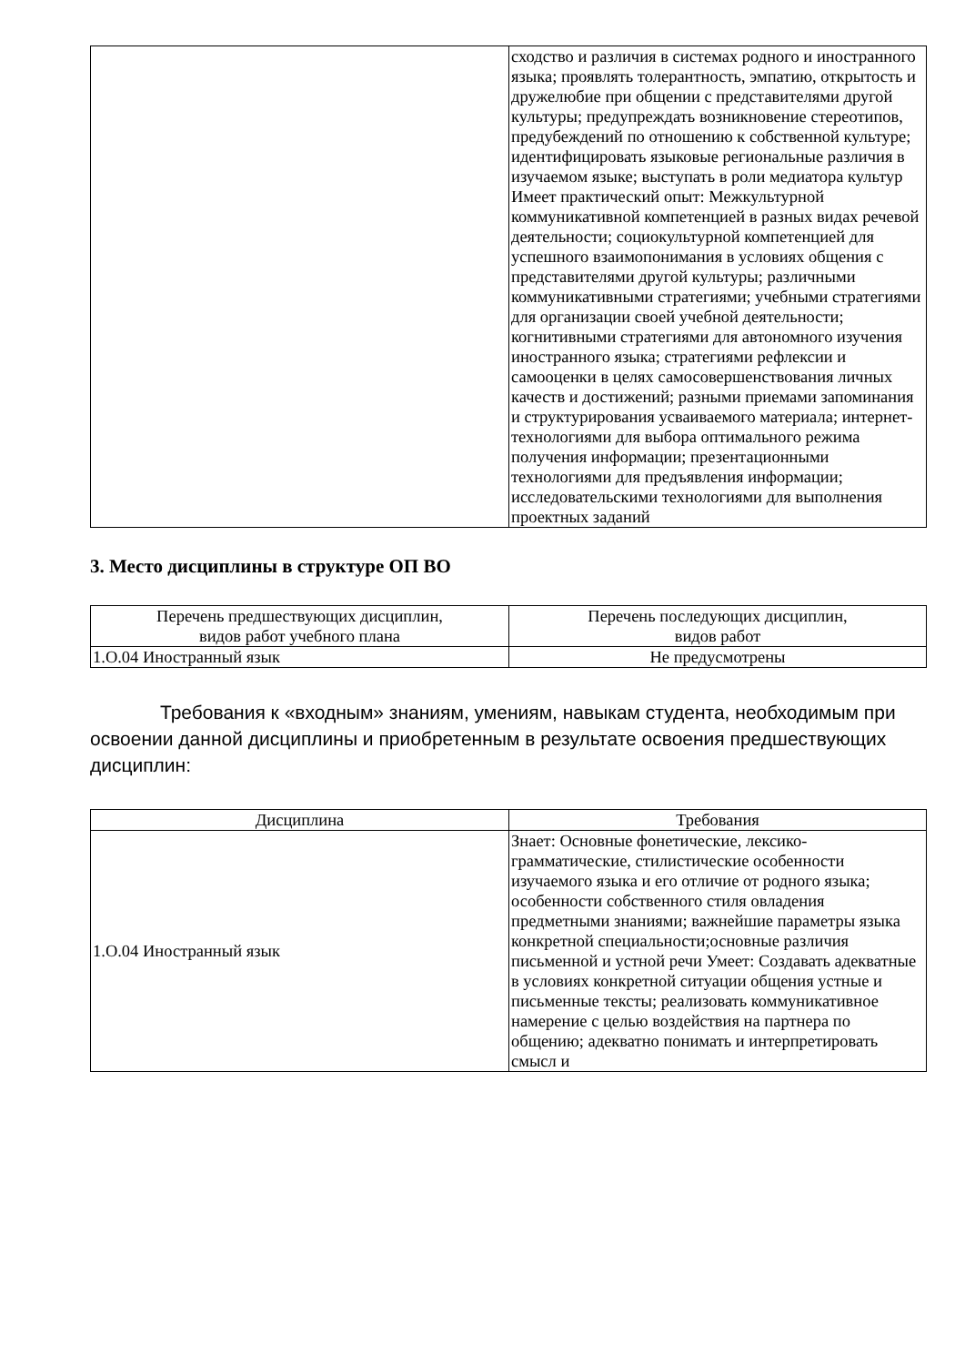| | сходство и различия в системах родного и иностранного языка; проявлять толерантность, эмпатию, открытость и дружелюбие при общении с представителями другой культуры; предупреждать возникновение стереотипов, предубеждений по отношению к собственной культуре; идентифицировать языковые региональные различия в изучаемом языке; выступать в роли медиатора культур Имеет практический опыт: Межкультурной коммуникативной компетенцией в разных видах речевой деятельности; социокультурной компетенцией для успешного взаимопонимания в условиях общения с представителями другой культуры; различными коммуникативными стратегиями; учебными стратегиями для организации своей учебной деятельности; когнитивными стратегиями для автономного изучения иностранного языка; стратегиями рефлексии и самооценки в целях самосовершенствования личных качеств и достижений; разными приемами запоминания и структурирования усваиваемого материала; интернет-технологиями для выбора оптимального режима получения информации; презентационными технологиями для предъявления информации; исследовательскими технологиями для выполнения проектных заданий |
3. Место дисциплины в структуре ОП ВО
| Перечень предшествующих дисциплин, видов работ учебного плана | Перечень последующих дисциплин, видов работ |
| --- | --- |
| 1.О.04 Иностранный язык | Не предусмотрены |
Требования к «входным» знаниям, умениям, навыкам студента, необходимым при освоении данной дисциплины и приобретенным в результате освоения предшествующих дисциплин:
| Дисциплина | Требования |
| --- | --- |
| 1.О.04 Иностранный язык | Знает: Основные фонетические, лексико-грамматические, стилистические особенности изучаемого языка и его отличие от родного языка; особенности собственного стиля овладения предметными знаниями; важнейшие параметры языка конкретной специальности;основные различия письменной и устной речи Умеет: Создавать адекватные в условиях конкретной ситуации общения устные и письменные тексты; реализовать коммуникативное намерение с целью воздействия на партнера по общению; адекватно понимать и интерпретировать смысл и |